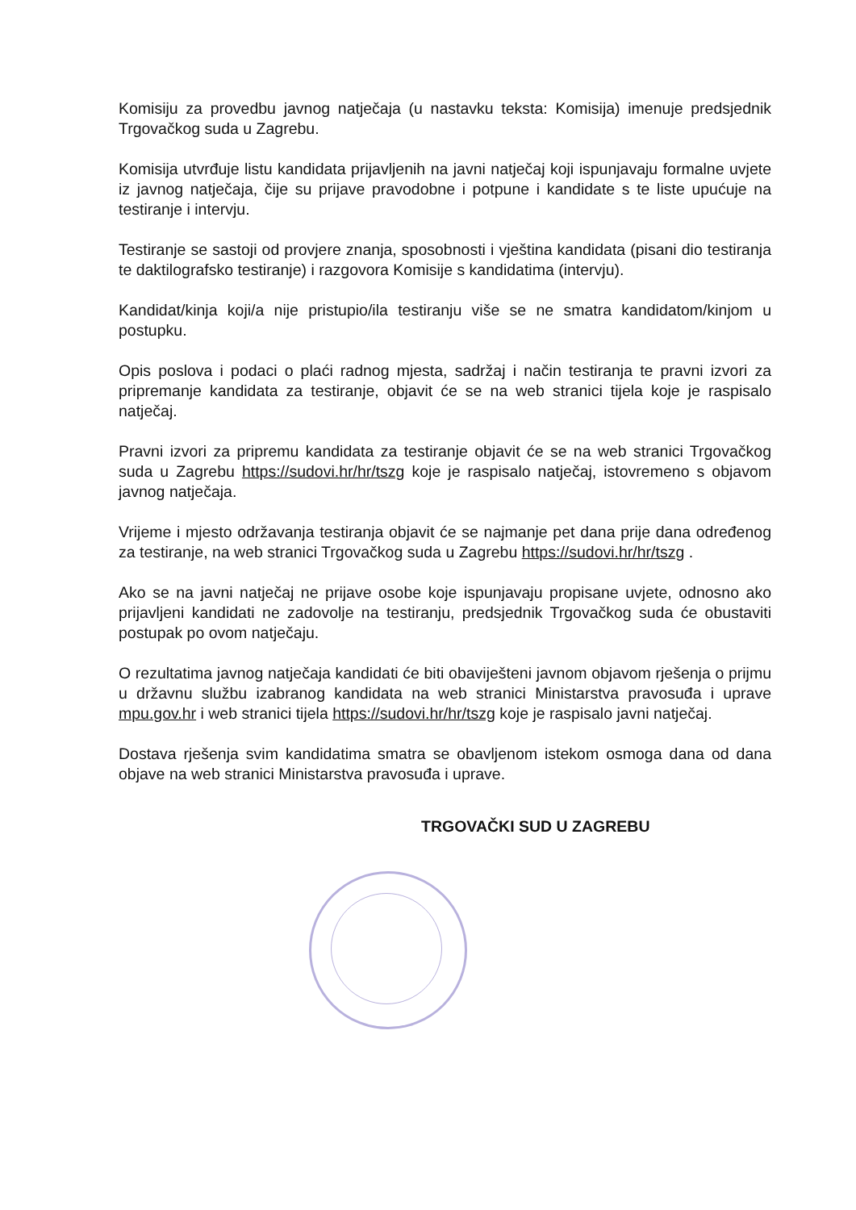Komisiju za provedbu javnog natječaja (u nastavku teksta: Komisija) imenuje predsjednik Trgovačkog suda u Zagrebu.
Komisija utvrđuje listu kandidata prijavljenih na javni natječaj koji ispunjavaju formalne uvjete iz javnog natječaja, čije su prijave pravodobne i potpune i kandidate s te liste upućuje na testiranje i intervju.
Testiranje se sastoji od provjere znanja, sposobnosti i vještina kandidata (pisani dio testiranja te daktilografsko testiranje) i razgovora Komisije s kandidatima (intervju).
Kandidat/kinja koji/a nije pristupio/ila testiranju više se ne smatra kandidatom/kinjom u postupku.
Opis poslova i podaci o plaći radnog mjesta, sadržaj i način testiranja te pravni izvori za pripremanje kandidata za testiranje, objavit će se na web stranici tijela koje je raspisalo natječaj.
Pravni izvori za pripremu kandidata za testiranje objavit će se na web stranici Trgovačkog suda u Zagrebu https://sudovi.hr/hr/tszg koje je raspisalo natječaj, istovremeno s objavom javnog natječaja.
Vrijeme i mjesto održavanja testiranja objavit će se najmanje pet dana prije dana određenog za testiranje, na web stranici Trgovačkog suda u Zagrebu https://sudovi.hr/hr/tszg .
Ako se na javni natječaj ne prijave osobe koje ispunjavaju propisane uvjete, odnosno ako prijavljeni kandidati ne zadovolje na testiranju, predsjednik Trgovačkog suda će obustaviti postupak po ovom natječaju.
O rezultatima javnog natječaja kandidati će biti obaviješteni javnom objavom rješenja o prijmu u državnu službu izabranog kandidata na web stranici Ministarstva pravosuđa i uprave mpu.gov.hr i web stranici tijela https://sudovi.hr/hr/tszg koje je raspisalo javni natječaj.
Dostava rješenja svim kandidatima smatra se obavljenom istekom osmoga dana od dana objave na web stranici Ministarstva pravosuđa i uprave.
TRGOVAČKI SUD U ZAGREBU